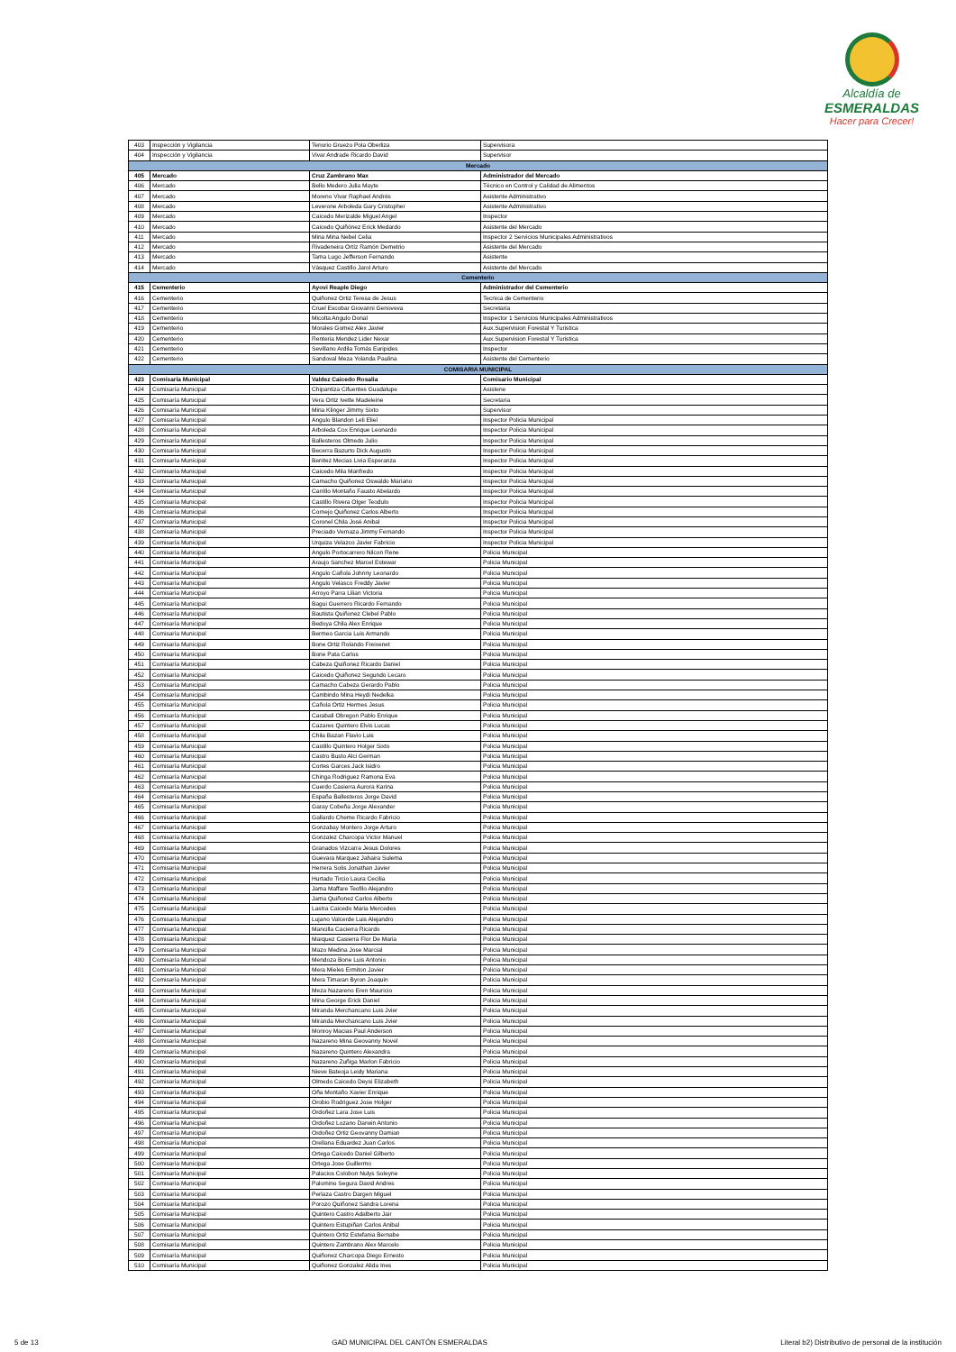Alcaldía de
ESMERALDAS
Hacer para Crecer!
| 403 | Inspección y Vigilancia | Tenorio Gruezo Pola Oberliza | Supervisora |
| 404 | Inspección y Vigilancia | Vivar Andrade Ricardo David | Supervisor |
| Mercado | | | |
| 405 | Mercado | Cruz Zambrano Max | Administrador del Mercado |
| 406 | Mercado | Bello Medero Julia Mayte | Técnico en Control y Calidad de Alimentos |
| 407 | Mercado | Moreno Vivar Raphael Andrés | Asistente Administrativo |
| 408 | Mercado | Leverone Arboleda Gary Cristopher | Asistente Administrativo |
| 409 | Mercado | Caicedo Merizalde Miguel Angel | Inspector |
| 410 | Mercado | Caicedo Quiñónez Erick Medardo | Asistente del Mercado |
| 411 | Mercado | Mina Mina Nebel Celia | Inspector 2 Servicios Municipales Administrativos |
| 412 | Mercado | Rivadeneira Ortíz Ramón Demetrio | Asistente del Mercado |
| 413 | Mercado | Tama Lugo Jefferson Fernando | Asistente |
| 414 | Mercado | Vàsquez Castillo Jarol Arturo | Asistente del Mercado |
| Cementerio | | | |
| 415 | Cementerio | Ayovi Reaple Diego | Administrador del Cementerio |
| 416 | Cementerio | Quiñonez Ortiz Teresa de Jesus | Tecnica de Cementerio |
| 417 | Cementerio | Cruel Escobar Giovanni Genoveva | Secretaria |
| 418 | Cementerio | Micolta Angulo Donal | Inspector 1 Servicios Municipales Administrativos |
| 419 | Cementerio | Morales Gomez Alex Javier | Aux.Supervision Forestal Y Turistica |
| 420 | Cementerio | Renteria Mendez Lider Nexar | Aux.Supervision Forestal Y Turistica |
| 421 | Cementerio | Sevillano Ardila Tomás Euripides | Inspector |
| 422 | Cementerio | Sandoval Meza Yolanda Paulina | Asistente del Cementerio |
| COMISARIA MUNICIPAL | | | |
| 423 | Comisaría Municipal | Valdez Caicedo Rosalia | Comisario Municipal |
| 424 | Comisaría Municipal | Chipantiza Cifuentes Guadalupe | Asistene |
| 425 | Comisaría Municipal | Vera Ortiz Ivette Madeleine | Secretaria |
| 426 | Comisaría Municipal | Mina Klinger Jimmy Sixto | Supervisor |
| 427 | Comisaría Municipal | Angulo Blandon Leli Eliel | Inspector Policia Municipal |
| 428 | Comisaría Municipal | Arboleda Cox Enrique Leonardo | Inspector Policia Municipal |
| 429 | Comisaría Municipal | Ballesteros Olmedo Julio | Inspector Policia Municipal |
| 430 | Comisaría Municipal | Becerra Bazurto Dick Augusto | Inspector Policia Municipal |
| 431 | Comisaría Municipal | Benitez Mecias Livia Esperanza | Inspector Policia Municipal |
| 432 | Comisaría Municipal | Caicedo Mila Manfredo | Inspector Policia Municipal |
| 433 | Comisaría Municipal | Camacho Quiñonez Oswaldo Mariano | Inspector Policia Municipal |
| 434 | Comisaría Municipal | Carrillo Montaño Fausto Abelardo | Inspector Policia Municipal |
| 435 | Comisaría Municipal | Castillo Rivera Olger Teodulo | Inspector Policia Municipal |
| 436 | Comisaría Municipal | Cornejo Quiñonez Carlos Alberto | Inspector Policia Municipal |
| 437 | Comisaría Municipal | Coronel Chila José Anibal | Inspector Policia Municipal |
| 438 | Comisaría Municipal | Preciado Vernaza Jimmy Fernando | Inspector Policia Municipal |
| 439 | Comisaría Municipal | Urquiza Velazco Javier Fabricio | Inspector Policia Municipal |
| 440 | Comisaría Municipal | Angulo Portocarrero Nilcon Rene | Policia Municipal |
| 441 | Comisaría Municipal | Araujo Sanchez Marcel Estewar | Policia Municipal |
| 442 | Comisaría Municipal | Angulo Cañola Johnny Leonardo | Policia Municipal |
| 443 | Comisaría Municipal | Angulo Velasco Freddy Javier | Policia Municipal |
| 444 | Comisaría Municipal | Arroyo Parra Lilian Victoria | Policia Municipal |
| 445 | Comisaría Municipal | Bagui Guerrero Ricardo Fernando | Policia Municipal |
| 446 | Comisaría Municipal | Bautista Quiñonez Clebel Pablo | Policia Municipal |
| 447 | Comisaría Municipal | Bedoya Chila Alex Enrique | Policia Municipal |
| 448 | Comisaría Municipal | Bermeo Garcia Luis Armando | Policia Municipal |
| 449 | Comisaría Municipal | Bone Ortiz Rolando Freixenet | Policia Municipal |
| 450 | Comisaría Municipal | Bone Pata Carlos | Policia Municipal |
| 451 | Comisaría Municipal | Cabeza Quiñonez Ricardo Daniel | Policia Municipal |
| 452 | Comisaría Municipal | Caicedo Quiñonez Segundo Lecaro | Policia Municipal |
| 453 | Comisaría Municipal | Camacho Cabeza Gerardo Pablo | Policia Municipal |
| 454 | Comisaría Municipal | Cambindo Mina Heydi Nedelka | Policia Municipal |
| 455 | Comisaría Municipal | Cañola Ortiz Hermes Jesus | Policia Municipal |
| 456 | Comisaría Municipal | Carabali Obregon Pablo Enrique | Policia Municipal |
| 457 | Comisaría Municipal | Cazares Quintero Elvis Lucas | Policia Municipal |
| 458 | Comisaría Municipal | Chila Bazan Flavio Luis | Policia Municipal |
| 459 | Comisaría Municipal | Castillo Quintero Holger Sixto | Policia Municipal |
| 460 | Comisaría Municipal | Castro Busto Alci German | Policia Municipal |
| 461 | Comisaría Municipal | Cortes Garces Jack Isidro | Policia Municipal |
| 462 | Comisaría Municipal | Chinga Rodriguez Ramona Eva | Policia Municipal |
| 463 | Comisaría Municipal | Cuerdo Casierra Aurora Karina | Policia Municipal |
| 464 | Comisaría Municipal | España Ballesteros Jorge David | Policia Municipal |
| 465 | Comisaría Municipal | Garay Cobeña Jorge Alexander | Policia Municipal |
| 466 | Comisaría Municipal | Gallardo Cheme Ricardo Fabricio | Policia Municipal |
| 467 | Comisaría Municipal | Gonzabay Montero Jorge Arturo | Policia Municipal |
| 468 | Comisaría Municipal | Gonzalez Charcopa Victor Manuel | Policia Municipal |
| 469 | Comisaría Municipal | Granados Vizcarra Jesus Dolores | Policia Municipal |
| 470 | Comisaría Municipal | Guevara Marquez Jahaira Sulema | Policia Municipal |
| 471 | Comisaría Municipal | Herrera Solis Jonathan Javier | Policia Municipal |
| 472 | Comisaría Municipal | Hurtado Tircio Laura Cecilia | Policia Municipal |
| 473 | Comisaría Municipal | Jama Maffare Teofilo Alejandro | Policia Municipal |
| 474 | Comisaría Municipal | Jama Quiñonez Carlos Alberto | Policia Municipal |
| 475 | Comisaría Municipal | Lastra Caicedo Maria Mercedes | Policia Municipal |
| 476 | Comisaría Municipal | Lujano Valcerde Luis Alejandro | Policia Municipal |
| 477 | Comisaría Municipal | Mancilla Cacierra Ricardo | Policia Municipal |
| 478 | Comisaría Municipal | Marquez Casierra Flor De Maria | Policia Municipal |
| 479 | Comisaría Municipal | Mazo Medina Jose Marcial | Policia Municipal |
| 480 | Comisaría Municipal | Mendoza Bone Luis Antonio | Policia Municipal |
| 481 | Comisaría Municipal | Mera Mieles Ermiton Javier | Policia Municipal |
| 482 | Comisaría Municipal | Mera Timaran Byron Joaquin | Policia Municipal |
| 483 | Comisaría Municipal | Meza Nazareno Eren Mauricio | Policia Municipal |
| 484 | Comisaría Municipal | Mina George Erick Daniel | Policia Municipal |
| 485 | Comisaría Municipal | Miranda Merchancano Luis Jvier | Policia Municipal |
| 486 | Comisaría Municipal | Miranda Merchancano Luis Jvier | Policia Municipal |
| 487 | Comisaría Municipal | Monroy Macias Paul Anderson | Policia Municipal |
| 488 | Comisaría Municipal | Nazareno Mina Geovanny Novel | Policia Municipal |
| 489 | Comisaría Municipal | Nazareno Quintero Alexandra | Policia Municipal |
| 490 | Comisaría Municipal | Nazareno Zuñiga Marlon Fabricio | Policia Municipal |
| 491 | Comisaría Municipal | Nieve Bateoja Leidy Mariana | Policia Municipal |
| 492 | Comisaría Municipal | Olmedo Caicedo Deysi Elizabeth | Policia Municipal |
| 493 | Comisaría Municipal | Oña Montaño Xavier Enrique | Policia Municipal |
| 494 | Comisaría Municipal | Orobio Rodriguez Jose Holger | Policia Municipal |
| 495 | Comisaría Municipal | Ordoñez Lara Jose Luis | Policia Municipal |
| 496 | Comisaría Municipal | Ordoñez Lozano Darwin Antonio | Policia Municipal |
| 497 | Comisaría Municipal | Ordoñez Ortiz Geovanny Damian | Policia Municipal |
| 498 | Comisaría Municipal | Orellana Eduardez Juan Carlos | Policia Municipal |
| 499 | Comisaría Municipal | Ortega Caicedo Daniel Gilberto | Policia Municipal |
| 500 | Comisaría Municipal | Ortega Jose Guillermo | Policia Municipal |
| 501 | Comisaría Municipal | Palacios Colobon Nulys Soleyne | Policia Municipal |
| 502 | Comisaría Municipal | Palomino Segura David Andres | Policia Municipal |
| 503 | Comisaría Municipal | Perlaza Castro Dargen Miguel | Policia Municipal |
| 504 | Comisaría Municipal | Porozo Quiñonez Sandra Lorena | Policia Municipal |
| 505 | Comisaría Municipal | Quintero Castro Adalberto Jair | Policia Municipal |
| 506 | Comisaría Municipal | Quintero Estupiñan Carlos Anibal | Policia Municipal |
| 507 | Comisaría Municipal | Quintero Ortiz Estefania Bernabe | Policia Municipal |
| 508 | Comisaría Municipal | Quintero Zambrano Alex Marcelo | Policia Municipal |
| 509 | Comisaría Municipal | Quiñonez Charcopa Diego Ernesto | Policia Municipal |
| 510 | Comisaría Municipal | Quiñonez Gonzalez Alida Ines | Policia Municipal |
5 de 13 GAD MUNICIPAL DEL CANTÓN ESMERALDAS Literal b2) Distributivo de personal de la institución